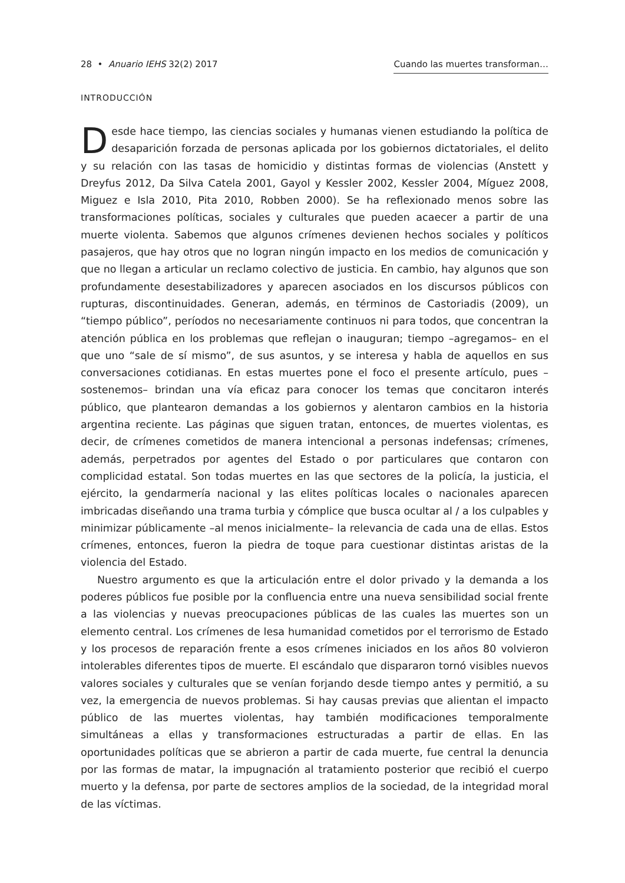28 • Anuario IEHS 32(2) 2017 Cuando las muertes transforman…
INTRODUCCIÓN
Desde hace tiempo, las ciencias sociales y humanas vienen estudiando la política de desaparición forzada de personas aplicada por los gobiernos dictatoriales, el delito y su relación con las tasas de homicidio y distintas formas de violencias (Anstett y Dreyfus 2012, Da Silva Catela 2001, Gayol y Kessler 2002, Kessler 2004, Míguez 2008, Miguez e Isla 2010, Pita 2010, Robben 2000). Se ha reflexionado menos sobre las transformaciones políticas, sociales y culturales que pueden acaecer a partir de una muerte violenta. Sabemos que algunos crímenes devienen hechos sociales y políticos pasajeros, que hay otros que no logran ningún impacto en los medios de comunicación y que no llegan a articular un reclamo colectivo de justicia. En cambio, hay algunos que son profundamente desestabilizadores y aparecen asociados en los discursos públicos con rupturas, discontinuidades. Generan, además, en términos de Castoriadis (2009), un “tiempo público”, períodos no necesariamente continuos ni para todos, que concentran la atención pública en los problemas que reflejan o inauguran; tiempo –agregamos– en el que uno “sale de sí mismo”, de sus asuntos, y se interesa y habla de aquellos en sus conversaciones cotidianas. En estas muertes pone el foco el presente artículo, pues –sostenemos– brindan una vía eficaz para conocer los temas que concitaron interés público, que plantearon demandas a los gobiernos y alentaron cambios en la historia argentina reciente. Las páginas que siguen tratan, entonces, de muertes violentas, es decir, de crímenes cometidos de manera intencional a personas indefensas; crímenes, además, perpetrados por agentes del Estado o por particulares que contaron con complicidad estatal. Son todas muertes en las que sectores de la policía, la justicia, el ejército, la gendarmería nacional y las elites políticas locales o nacionales aparecen imbricadas diseñando una trama turbia y cómplice que busca ocultar al / a los culpables y minimizar públicamente –al menos inicialmente– la relevancia de cada una de ellas. Estos crímenes, entonces, fueron la piedra de toque para cuestionar distintas aristas de la violencia del Estado.
Nuestro argumento es que la articulación entre el dolor privado y la demanda a los poderes públicos fue posible por la confluencia entre una nueva sensibilidad social frente a las violencias y nuevas preocupaciones públicas de las cuales las muertes son un elemento central. Los crímenes de lesa humanidad cometidos por el terrorismo de Estado y los procesos de reparación frente a esos crímenes iniciados en los años 80 volvieron intolerables diferentes tipos de muerte. El escándalo que dispararon tornó visibles nuevos valores sociales y culturales que se venían forjando desde tiempo antes y permitió, a su vez, la emergencia de nuevos problemas. Si hay causas previas que alientan el impacto público de las muertes violentas, hay también modificaciones temporalmente simultáneas a ellas y transformaciones estructuradas a partir de ellas. En las oportunidades políticas que se abrieron a partir de cada muerte, fue central la denuncia por las formas de matar, la impugnación al tratamiento posterior que recibió el cuerpo muerto y la defensa, por parte de sectores amplios de la sociedad, de la integridad moral de las víctimas.